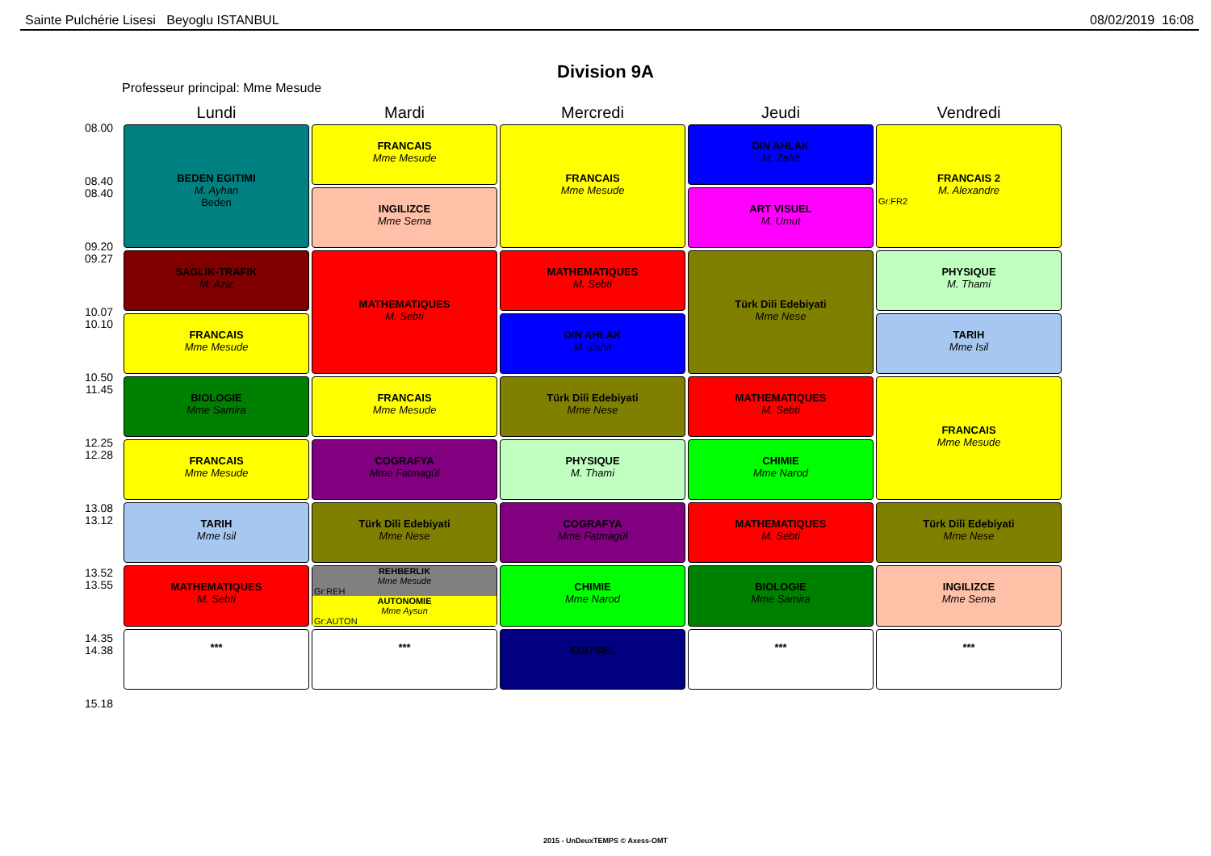Sainte Pulchérie Lisesi Beyoglu ISTANBUL 08/02/2019 16:08
Division 9A
Professeur principal: Mme Mesude
08.00
08.40
08.40
09.20
09.27
10.07
10.10
10.50
11.45
12.25
12.28
13.08
13.12
13.52
13.55
14.35
14.38
15.18
| Lundi | Mardi | Mercredi | Jeudi | Vendredi |
| --- | --- | --- | --- | --- |
| BEDEN EGITIMI M. Ayhan Beden | FRANCAIS Mme Mesude | FRANCAIS Mme Mesude | DIN AHLAK M. Zahit | FRANCAIS 2 M. Alexandre Gr:FR2 |
| | INGILIZCE Mme Sema | | ART VISUEL M. Umut | |
| SAGLIK-TRAFIK M. Aziz | MATHEMATIQUES M. Sebti | MATHEMATIQUES M. Sebti | Türk Dili Edebiyati Mme Nese | PHYSIQUE M. Thami |
| FRANCAIS Mme Mesude | | DIN AHLAK M. Zahit | | TARIH Mme Isil |
| BIOLOGIE Mme Samira | FRANCAIS Mme Mesude | Türk Dili Edebiyati Mme Nese | MATHEMATIQUES M. Sebti | FRANCAIS Mme Mesude |
| FRANCAIS Mme Mesude | COGRAFYA Mme Fatmagül | PHYSIQUE M. Thami | CHIMIE Mme Narod | |
| TARIH Mme Isil | Türk Dili Edebiyati Mme Nese | COGRAFYA Mme Fatmagül | MATHEMATIQUES M. Sebti | Türk Dili Edebiyati Mme Nese |
| MATHEMATIQUES M. Sebti | REHBERLIK Mme Mesude Gr:REH AUTONOMIE Mme Aysun Gr:AUTON | CHIMIE Mme Narod | BIOLOGIE Mme Samira | INGILIZCE Mme Sema |
| *** | *** | EGITSEL | *** | *** |
2015 - UnDeuxTEMPS © Axess-OMT